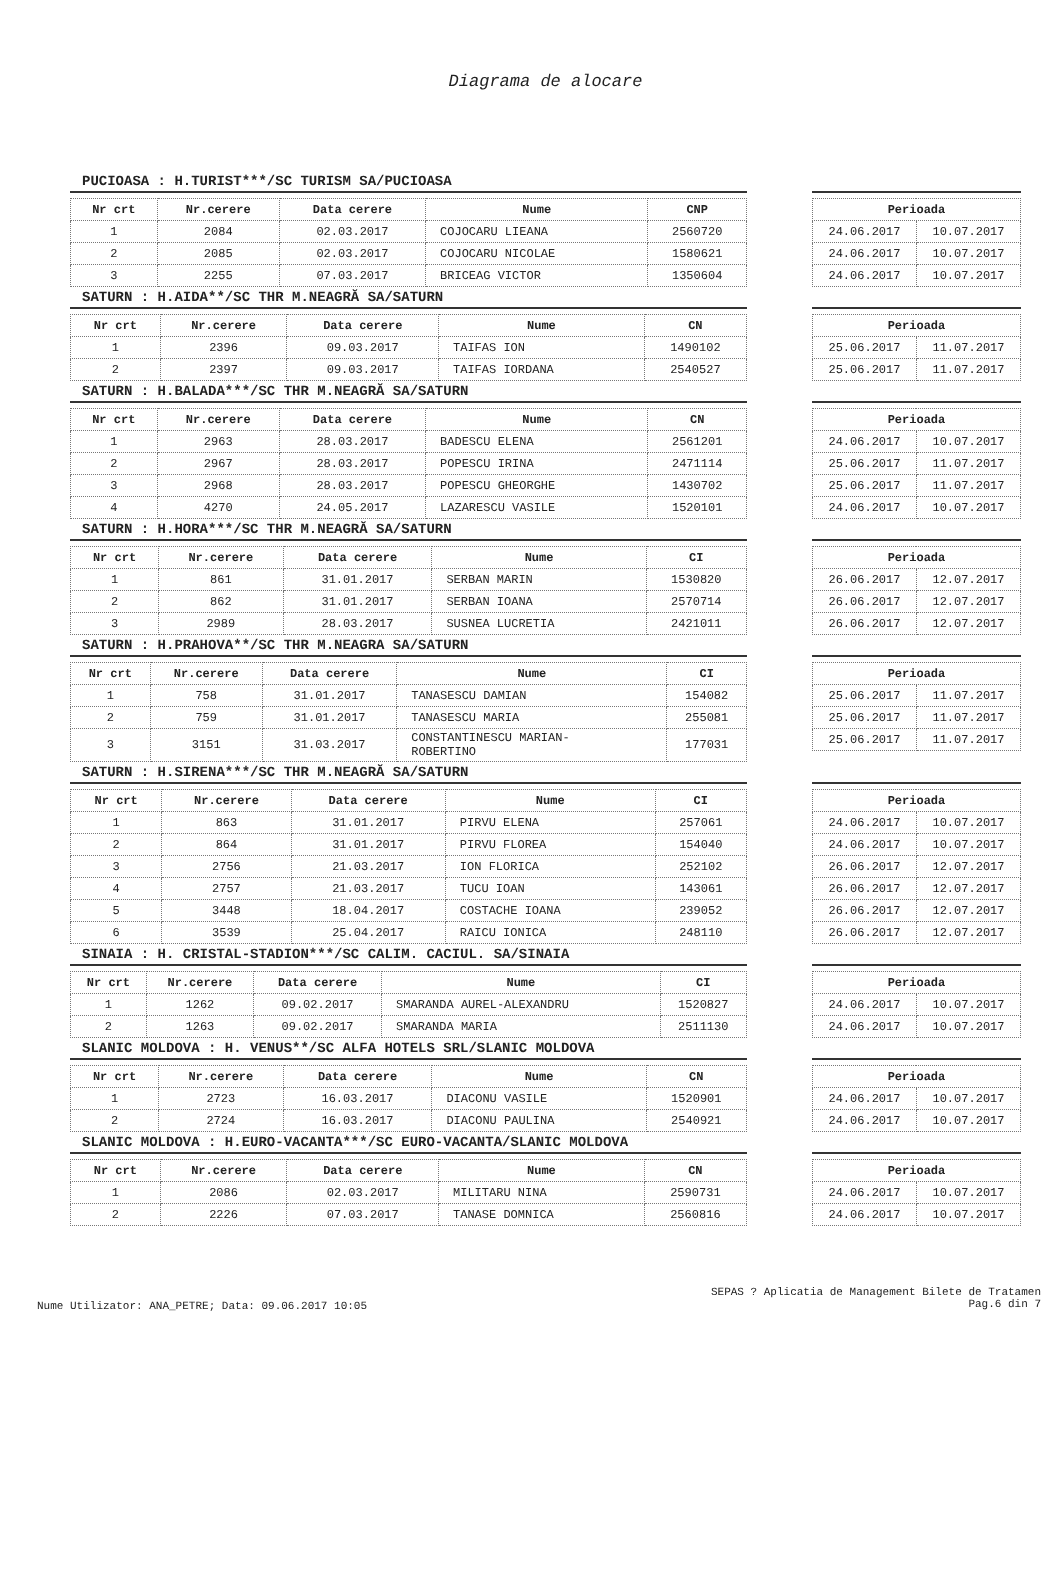Diagrama de alocare
PUCIOASA : H.TURIST***/SC TURISM SA/PUCIOASA
| Nr crt | Nr.cerere | Data cerere | Nume | CNP |
| --- | --- | --- | --- | --- |
| 1 | 2084 | 02.03.2017 | COJOCARU LIEANA | 2560720 |
| 2 | 2085 | 02.03.2017 | COJOCARU NICOLAE | 1580621 |
| 3 | 2255 | 07.03.2017 | BRICEAG VICTOR | 1350604 |
| Perioada | |
| --- | --- |
| 24.06.2017 | 10.07.2017 |
| 24.06.2017 | 10.07.2017 |
| 24.06.2017 | 10.07.2017 |
SATURN : H.AIDA**/SC THR M.NEAGRĂ SA/SATURN
| Nr crt | Nr.cerere | Data cerere | Nume | CN |
| --- | --- | --- | --- | --- |
| 1 | 2396 | 09.03.2017 | TAIFAS ION | 1490102 |
| 2 | 2397 | 09.03.2017 | TAIFAS IORDANA | 2540527 |
| Perioada | |
| --- | --- |
| 25.06.2017 | 11.07.2017 |
| 25.06.2017 | 11.07.2017 |
SATURN : H.BALADA***/SC THR M.NEAGRĂ SA/SATURN
| Nr crt | Nr.cerere | Data cerere | Nume | CN |
| --- | --- | --- | --- | --- |
| 1 | 2963 | 28.03.2017 | BADESCU ELENA | 2561201 |
| 2 | 2967 | 28.03.2017 | POPESCU IRINA | 2471114 |
| 3 | 2968 | 28.03.2017 | POPESCU GHEORGHE | 1430702 |
| 4 | 4270 | 24.05.2017 | LAZARESCU VASILE | 1520101 |
| Perioada | |
| --- | --- |
| 24.06.2017 | 10.07.2017 |
| 25.06.2017 | 11.07.2017 |
| 25.06.2017 | 11.07.2017 |
| 24.06.2017 | 10.07.2017 |
SATURN : H.HORA***/SC THR M.NEAGRĂ SA/SATURN
| Nr crt | Nr.cerere | Data cerere | Nume | CI |
| --- | --- | --- | --- | --- |
| 1 | 861 | 31.01.2017 | SERBAN MARIN | 1530820 |
| 2 | 862 | 31.01.2017 | SERBAN IOANA | 2570714 |
| 3 | 2989 | 28.03.2017 | SUSNEA LUCRETIA | 2421011 |
| Perioada | |
| --- | --- |
| 26.06.2017 | 12.07.2017 |
| 26.06.2017 | 12.07.2017 |
| 26.06.2017 | 12.07.2017 |
SATURN : H.PRAHOVA**/SC THR M.NEAGRA SA/SATURN
| Nr crt | Nr.cerere | Data cerere | Nume | CI |
| --- | --- | --- | --- | --- |
| 1 | 758 | 31.01.2017 | TANASESCU DAMIAN | 154082 |
| 2 | 759 | 31.01.2017 | TANASESCU MARIA | 255081 |
| 3 | 3151 | 31.03.2017 | CONSTANTINESCU MARIAN- ROBERTINO | 177031 |
| Perioada | |
| --- | --- |
| 25.06.2017 | 11.07.2017 |
| 25.06.2017 | 11.07.2017 |
| 25.06.2017 | 11.07.2017 |
SATURN : H.SIRENA***/SC THR M.NEAGRĂ SA/SATURN
| Nr crt | Nr.cerere | Data cerere | Nume | CI |
| --- | --- | --- | --- | --- |
| 1 | 863 | 31.01.2017 | PIRVU ELENA | 257061 |
| 2 | 864 | 31.01.2017 | PIRVU FLOREA | 154040 |
| 3 | 2756 | 21.03.2017 | ION FLORICA | 252102 |
| 4 | 2757 | 21.03.2017 | TUCU IOAN | 143061 |
| 5 | 3448 | 18.04.2017 | COSTACHE IOANA | 239052 |
| 6 | 3539 | 25.04.2017 | RAICU IONICA | 248110 |
| Perioada | |
| --- | --- |
| 24.06.2017 | 10.07.2017 |
| 24.06.2017 | 10.07.2017 |
| 26.06.2017 | 12.07.2017 |
| 26.06.2017 | 12.07.2017 |
| 26.06.2017 | 12.07.2017 |
| 26.06.2017 | 12.07.2017 |
SINAIA : H. CRISTAL-STADION***/SC CALIM. CACIUL. SA/SINAIA
| Nr crt | Nr.cerere | Data cerere | Nume | CI |
| --- | --- | --- | --- | --- |
| 1 | 1262 | 09.02.2017 | SMARANDA AUREL-ALEXANDRU | 1520827 |
| 2 | 1263 | 09.02.2017 | SMARANDA MARIA | 2511130 |
| Perioada | |
| --- | --- |
| 24.06.2017 | 10.07.2017 |
| 24.06.2017 | 10.07.2017 |
SLANIC MOLDOVA : H. VENUS**/SC ALFA HOTELS SRL/SLANIC MOLDOVA
| Nr crt | Nr.cerere | Data cerere | Nume | CN |
| --- | --- | --- | --- | --- |
| 1 | 2723 | 16.03.2017 | DIACONU VASILE | 1520901 |
| 2 | 2724 | 16.03.2017 | DIACONU PAULINA | 2540921 |
| Perioada | |
| --- | --- |
| 24.06.2017 | 10.07.2017 |
| 24.06.2017 | 10.07.2017 |
SLANIC MOLDOVA : H.EURO-VACANTA***/SC EURO-VACANTA/SLANIC MOLDOVA
| Nr crt | Nr.cerere | Data cerere | Nume | CN |
| --- | --- | --- | --- | --- |
| 1 | 2086 | 02.03.2017 | MILITARU NINA | 2590731 |
| 2 | 2226 | 07.03.2017 | TANASE DOMNICA | 2560816 |
| Perioada | |
| --- | --- |
| 24.06.2017 | 10.07.2017 |
| 24.06.2017 | 10.07.2017 |
Nume Utilizator: ANA_PETRE; Data: 09.06.2017 10:05
SEPAS ? Aplicatia de Management Bilete de Tratamen
Pag.6 din 7